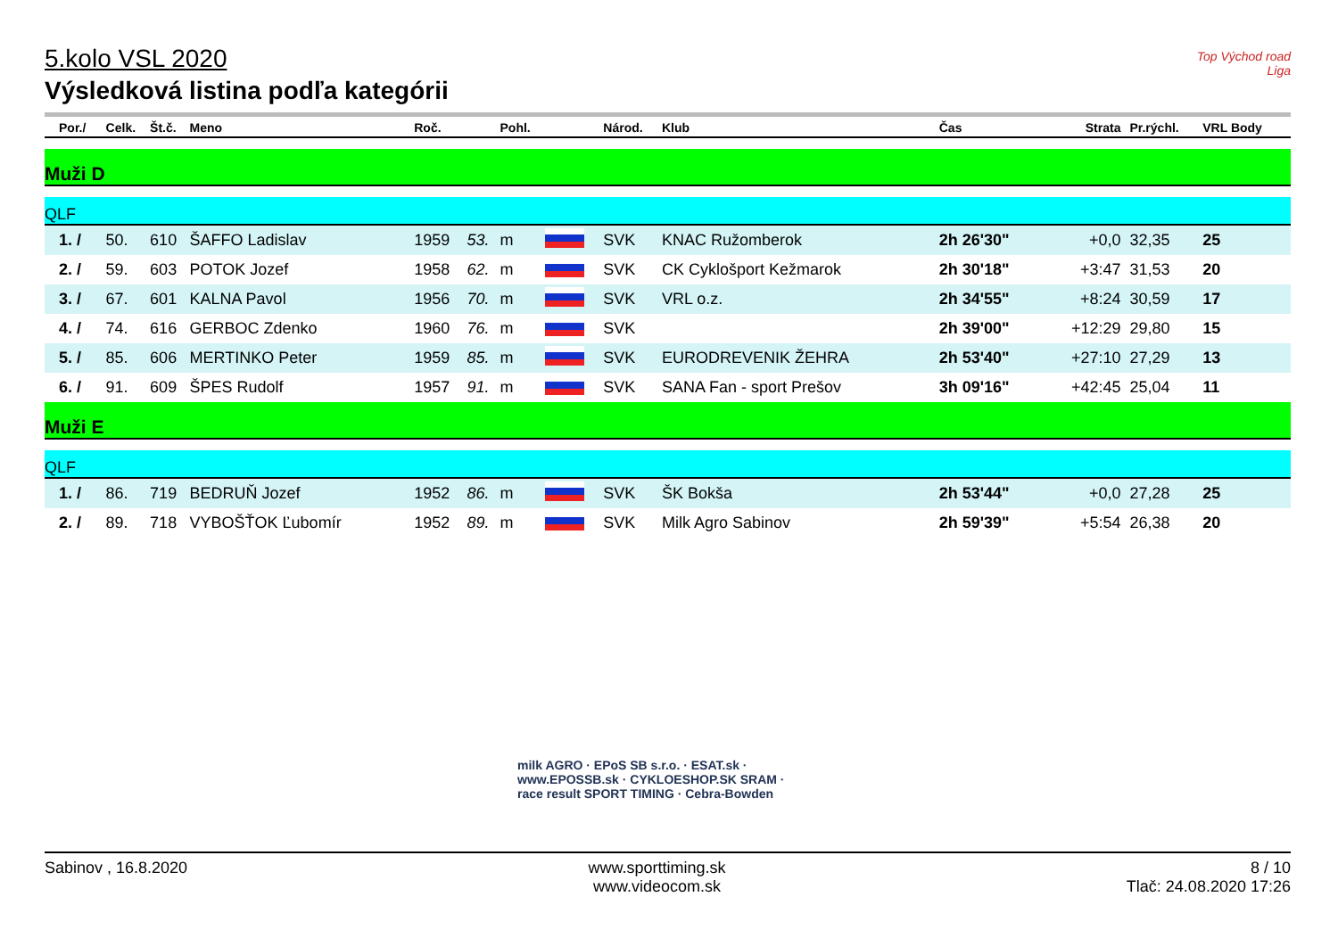Top Východ road Liga
5.kolo VSL 2020
Výsledková listina podľa kategórii
| Por./ | Celk. | Št.č. | Meno | Roč. | | Pohl. | | Národ. | Klub | Čas | Strata | Pr.rýchl. | VRL Body |
| --- | --- | --- | --- | --- | --- | --- | --- | --- | --- | --- | --- | --- | --- |
| Muži D | | | | | | | | | | | | | |
| QLF | | | | | | | | | | | | | |
| 1. / | 50. | 610 | ŠAFFO Ladislav | 1959 | 53. | m | | SVK | KNAC Ružomberok | 2h 26'30" | +0,0 | 32,35 | 25 |
| 2. / | 59. | 603 | POTOK Jozef | 1958 | 62. | m | | SVK | CK Cyklošport Kežmarok | 2h 30'18" | +3:47 | 31,53 | 20 |
| 3. / | 67. | 601 | KALNA Pavol | 1956 | 70. | m | | SVK | VRL o.z. | 2h 34'55" | +8:24 | 30,59 | 17 |
| 4. / | 74. | 616 | GERBOC Zdenko | 1960 | 76. | m | | SVK | | 2h 39'00" | +12:29 | 29,80 | 15 |
| 5. / | 85. | 606 | MERTINKO Peter | 1959 | 85. | m | | SVK | EURODREVENIK ŽEHRA | 2h 53'40" | +27:10 | 27,29 | 13 |
| 6. / | 91. | 609 | ŠPES Rudolf | 1957 | 91. | m | | SVK | SANA Fan - sport Prešov | 3h 09'16" | +42:45 | 25,04 | 11 |
| Muži E | | | | | | | | | | | | | |
| QLF | | | | | | | | | | | | | |
| 1. / | 86. | 719 | BEDRUŇ Jozef | 1952 | 86. | m | | SVK | ŠK Bokša | 2h 53'44" | +0,0 | 27,28 | 25 |
| 2. / | 89. | 718 | VYBOŠŤOK Ľubomír | 1952 | 89. | m | | SVK | Milk Agro Sabinov | 2h 59'39" | +5:54 | 26,38 | 20 |
milk AGRO · EPoS SB s.r.o. · ESAT.sk · www.EPOSSB.sk · CYKLOESHOP.SK SRAM · race result SPORT TIMING · Cebra-Bowden
Sabinov , 16.8.2020 www.sporttiming.sk
www.videocom.sk
8 / 10
Tlač: 24.08.2020 17:26